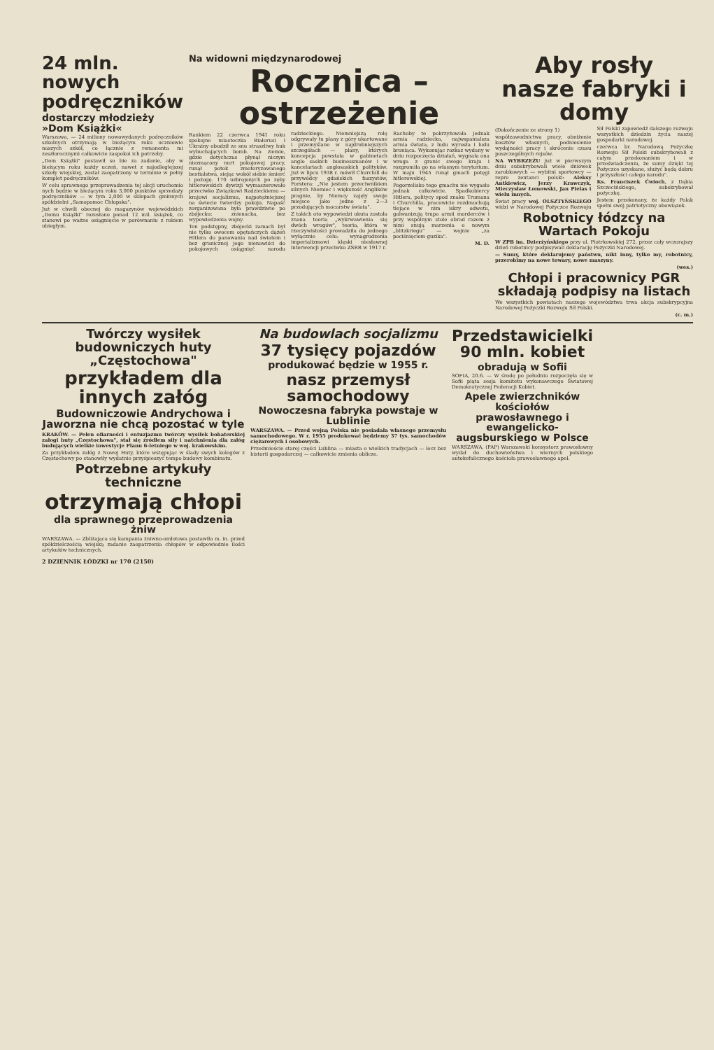24 mln. nowych podręczników
dostarczy młodzieży »Dom Książki«
Warszawa, — 24 miliony nowowydanych podręczników szkolnych otrzymają w bieżącym roku uczniowie naszych szkół, co łącznie z remanenta mi zeszłorocznymi całkowicie zaspokoi ich potrzeby.
„Dom Książki" postawił so bie za zadanie, aby w bieżącym roku każdy uczeń, nawet z najodleglejszej szkoły wiejskiej, został zaopatrzony w terminie w pełny komplet podręczników.
W celu sprawnego przeprowadzenia tej akcji uruchomio nych będzie w bieżącym roku 3,000 punktów sprzedaży podręczników — w tym 2,000 w sklepach gminnych spółdzielni „Samopomoc Chłopska".
Już w chwili obecnej do magazynów wojewódzkich „Domu Książki" rozesłano ponad 12 mil. książek, co stanowi po ważne osiągnięcie w porównaniu z rokiem ubiegłym.
Na widowni międzynarodowej
Rocznica – ostrzeżenie
Rankiem 22 czerwca 1941 roku spokojne miasteczka Białorusi i Ukrainy obudził ze snu straszliwy huk wybuchających bomb. Na ziemie, gdzie dotychczas płynął niczym niezmącony nurt pokojowej pracy, runął potok zmotoryzowanego bestialstwa, siejąc wokół siebie śmierć i pożogę. 170 uzbrojonych po zęby hitlerowskich dywizji wymaszerowało przeciwko Związkowi Radzieckiemu — krajowi socjalizmu, najpotężniejszej na świecie twierdzy pokoju. Napaść zorganizowana była prawdziwie po zbójecku: znienacka, bez wypowiedzenia wojny.
Ten podstępny, zbójecki zamach był nie tylko owocem opętańczych dążeń Hitlera do panowania nad światem i bez granicznej jego nienawiści do pokojowych osiągnięć narodu radzieckiego. Niemniejszą rolę odgrywały tu plany z góry ukartowane i przemyślane w najdrobniejszych szczegółach — plany, których koncepcja powstała w gabinetach anglo saskich businessmanów i w kancelariach anglosaskich polityków. Już w lipcu 1938 r. mówił Churchill do przywódcy gdańskich faszystów, Forstera: „Nie jestem przeciwnikiem silnych Niemiec i większość Anglików pragnie, by Niemcy zajęły swoje miejsce jako jedno z 2—3 przodujących mocarstw świata".
Z takich oto wypowiedzi ukuta została znana teoria „wykrwawienia się dwóch wrogów", teoria, która w rzeczywistości prowadziła do jednego wyłącznie celu: wynagrodzenia imperializmowi klęski niesławnej interwencji przeciwko ZSRR w 1917 r.
Rachuby te pokrzyżowała jednak armia radziecka, najwspanialsza armia świata, z ludu wyrosła i ludu broniąca. Wykonując rozkaz wydany w dniu rozpoczęcia działań, wygnała ona wroga z granic swego kraju i rozgromiła go na własnym terytorium. W maju 1945 runął gmach potęgi hitlerowskiej.
Pogorzelisko tego gmachu nie wygasło jednak całkowicie. Spadkobiercy Hitlera, politycy spod znaku Trumana i Churchilla, pracowicie rozdmuchują tlejące w nim iskry odwetu, galwanizują trupa armii morderców i przy wspólnym stole obrad razem z nimi snują marzenia o nowym „blitzkriegu" — wojnie „za pociśnięciem guzika".
M. D.
Aby rosły nasze fabryki i domy
(Dokończenie ze strony 1)
współzawodnictwa pracy, obniżenie kosztów własnych, podniesienie wydajności pracy i skrócenie czasu poszczególnych rejsów.
NA WYBRZEŻU już w pierwszym dniu subskrybowali wiele dniówek zarobkowych — wybitni sportowcy — repre zentanci polski: Aleksy Antkiewicz, Jerzy Krawczyk, Mieczysław Łomowski, Jan Pielas i wielu innych.
Świat pracy woj. OLSZTYŃSKIEGO widzi w Narodowej Pożyczce Rozwoju Sił Polski zapowiedź dalszego rozwoju wszystkich dziedzin życia naszej gospodarki narodowej.
czerwca br. Narodową Pożyczkę Rozwoju Sił Polski subskrybowali z całym przekonaniem i w przeświadczeniu, że sumy dzięki tej Pożyczce uzyskane, służyć będą dobru i przyszłości całego narodu".
Ks. Franciszek Ćwioch, z Dąbia Szczecińskiego, subskrybował pożyczkę.
Jestem przekonany, że każdy Polak spełni swój patriotyczny obowiązek.
Robotnicy łódzcy na Wartach Pokoju
W ZPB im. Dzierżyńskiego przy ul. Piotrkowskiej 272, przez cały wczorajszy dzień robotnicy podpisywali deklarację Pożyczki Narodowej.
— Sumy, które deklarujemy państwu, nikt inny, tylko my, robotnicy, przerobimy na nowe towary, nowe maszyny.
(wes.)
Chłopi i pracownicy PGR składają podpisy na listach
We wszystkich powiatach naszego województwa trwa akcja subskrypcyjna Narodowej Pożyczki Rozwoju Sił Polski.
(c. m.)
Twórczy wysiłek budowniczych huty „Częstochowa"
przykładem dla innych załóg
Budowniczowie Andrychowa i Jaworzna nie chcą pozostać w tyle
KRAKÓW. — Pełen ofiarności i entuzjazmu twórczy wysiłek bohaterskiej załogi huty „Częstochowa", stał się źródłem siły i natchnienia dla załóg budujących wielkie inwestycje Planu 6-letniego w woj. krakowskim.
Za przykładem załóg z Nowej Huty, które wstępując w ślady swych kolegów z Częstochowy po stanowiły wydatnie przyśpieszyć tempo budowy kombinatu.
Potrzebne artykuły techniczne
otrzymają chłopi
dla sprawnego przeprowadzenia żniw
WARSZAWA. — Zbliżająca się kampania żniwno-omłotowa postawiła m. in. przed spółdzielczością wiejską zadanie zaopatrzenia chłopów w odpowiednie ilości artykułów technicznych.
Na budowlach socjalizmu
37 tysięcy pojazdów
produkować będzie w 1955 r.
nasz przemysł samochodowy
Nowoczesna fabryka powstaje w Lublinie
WARSZAWA. — Przed wojną Polska nie posiadała własnego przemysłu samochodowego. W r. 1955 produkować będziemy 37 tys. samochodów ciężarowych i osobowych.
Przedmieście starej części Lublina — miasta o wielkich tradycjach — lecz bez historii gospodarczej — całkowicie zmienia oblicze.
Przedstawicielki 90 mln. kobiet
obradują w Sofii
SOFIA, 20.6. — W środę po południu rozpoczęła się w Sofii piąta sesja komitetu wykonawczego Światowej Demokratycznej Federacji Kobiet.
Apele zwierzchników kościołów prawosławnego i ewangelicko-augsburskiego w Polsce
WARSZAWA, (PAP) Warszawski konsystorz prawosławny wydał do duchowieństwa i wiernych polskiego autokefalicznego kościoła prawosławnego apel.
2 DZIENNIK ŁÓDZKI nr 170 (2150)